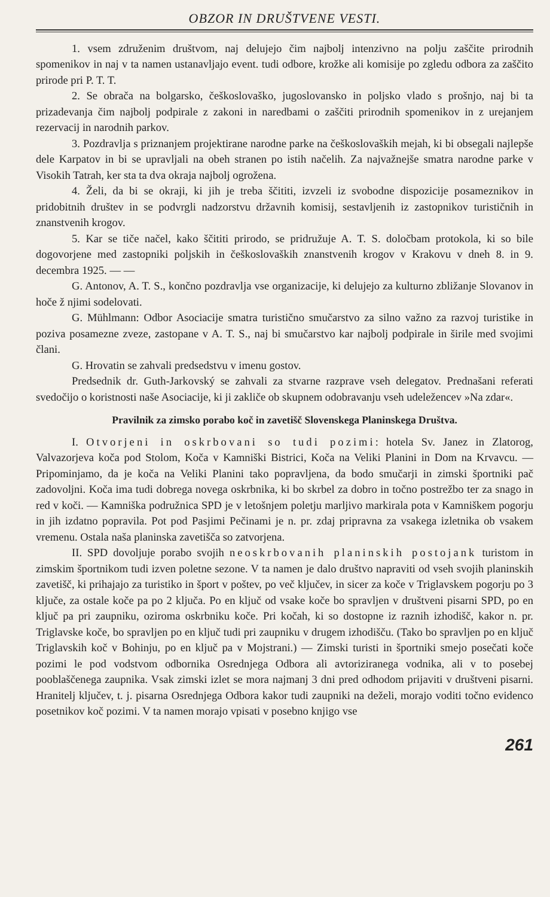OBZOR IN DRUŠTVENE VESTI.
1. vsem združenim društvom, naj delujejo čim najbolj intenzivno na polju zaščite prirodnih spomenikov in naj v ta namen ustanavljajo event. tudi odbore, krožke ali komisije po zgledu odbora za zaščito prirode pri P. T. T.
2. Se obrača na bolgarsko, češkoslovaško, jugoslovansko in poljsko vlado s prošnjo, naj bi ta prizadevanja čim najbolj podpirale z zakoni in naredbami o zaščiti prirodnih spomenikov in z urejanjem rezervacij in narodnih parkov.
3. Pozdravlja s priznanjem projektirane narodne parke na češkoslovaških mejah, ki bi obsegali najlepše dele Karpatov in bi se upravljali na obeh stranen po istih načelih. Za najvažnejše smatra narodne parke v Visokih Tatrah, ker sta ta dva okraja najbolj ogrožena.
4. Želi, da bi se okraji, ki jih je treba ščititi, izvzeli iz svobodne dispozicije posameznikov in pridobitnih društev in se podvrgli nadzorstvu državnih komisij, sestavljenih iz zastopnikov turističnih in znanstvenih krogov.
5. Kar se tiče načel, kako ščititi prirodo, se pridružuje A. T. S. določbam protokola, ki so bile dogovorjene med zastopniki poljskih in češkoslovaških znanstvenih krogov v Krakovu v dneh 8. in 9. decembra 1925. — —
G. Antonov, A. T. S., končno pozdravlja vse organizacije, ki delujejo za kulturno zbližanje Slovanov in hoče ž njimi sodelovati.
G. Mühlmann: Odbor Asociacije smatra turistično smučarstvo za silno važno za razvoj turistike in poziva posamezne zveze, zastopane v A. T. S., naj bi smučarstvo kar najbolj podpirale in širile med svojimi člani.
G. Hrovatin se zahvali predsedstvu v imenu gostov.
Predsednik dr. Guth-Jarkovský se zahvali za stvarne razprave vseh delegatov. Prednašani referati svedočijo o koristnosti naše Asociacije, ki ji zakliče ob skupnem odobravanju vseh udeležencev »Na zdar«.
Pravilnik za zimsko porabo koč in zavetišč Slovenskega Planinskega Društva.
I. Otvorjeni in oskrbovani so tudi pozimi: hotela Sv. Janez in Zlatorog, Valvazorjeva koča pod Stolom, Koča v Kamniški Bistrici, Koča na Veliki Planini in Dom na Krvavcu. — Pripominjamo, da je koča na Veliki Planini tako popravljena, da bodo smučarji in zimski športniki pač zadovoljni. Koča ima tudi dobrega novega oskrbnika, ki bo skrbel za dobro in točno postrežbo ter za snago in red v koči. — Kamniška podružnica SPD je v letošnjem poletju marljivo markirala pota v Kamniškem pogorju in jih izdatno popravila. Pot pod Pasjimi Pečinami je n. pr. zdaj pripravna za vsakega izletnika ob vsakem vremenu. Ostala naša planinska zavetišča so zatvorjena.
II. SPD dovoljuje porabo svojih neoskrbovanih planinskih postojank turistom in zimskim športnikom tudi izven poletne sezone. V ta namen je dalo društvo napraviti od vseh svojih planinskih zavetišč, ki prihajajo za turistiko in šport v poštev, po več ključev, in sicer za koče v Triglavskem pogorju po 3 ključe, za ostale koče pa po 2 ključa. Po en ključ od vsake koče bo spravljen v društveni pisarni SPD, po en ključ pa pri zaupniku, oziroma oskrbniku koče. Pri kočah, ki so dostopne iz raznih izhodišč, kakor n. pr. Triglavske koče, bo spravljen po en ključ tudi pri zaupniku v drugem izhodišču. (Tako bo spravljen po en ključ Triglavskih koč v Bohinju, po en ključ pa v Mojstrani.) — Zimski turisti in športniki smejo posečati koče pozimi le pod vodstvom odbornika Osrednjega Odbora ali avtoriziranega vodnika, ali v to posebej pooblaščenega zaupnika. Vsak zimski izlet se mora najmanj 3 dni pred odhodom prijaviti v društveni pisarni. Hranitelj ključev, t. j. pisarna Osrednjega Odbora kakor tudi zaupniki na deželi, morajo voditi točno evidenco posetnikov koč pozimi. V ta namen morajo vpisati v posebno knjigo vse
261